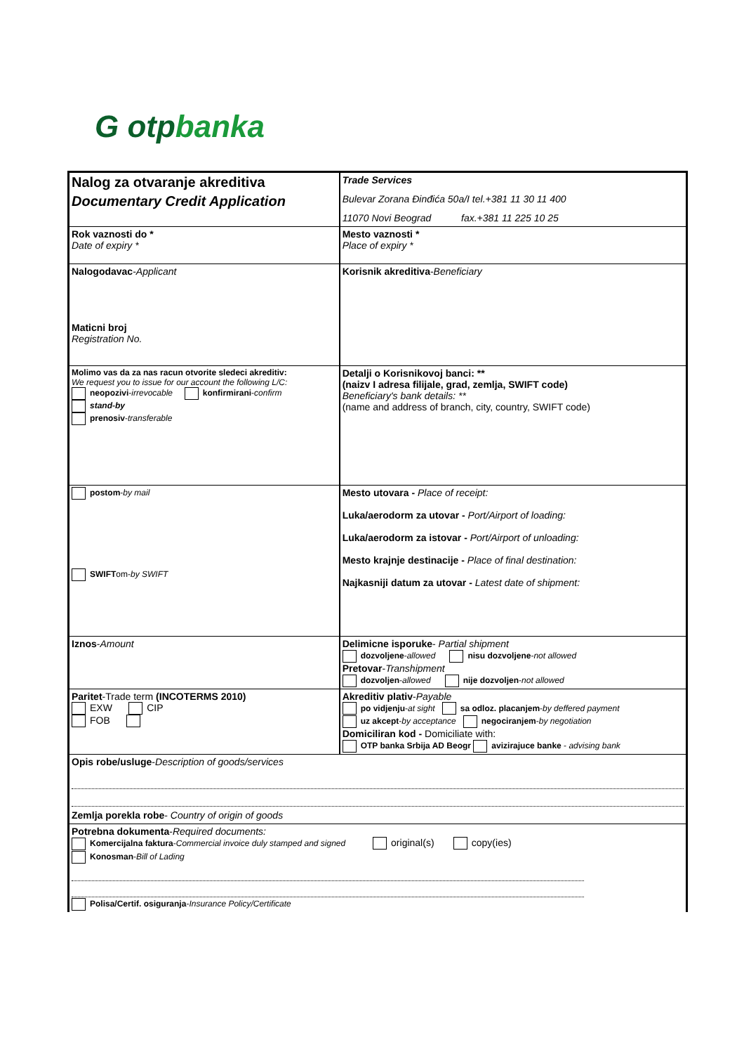G otpbanka
| Nalog za otvaranje akreditiva | Trade Services |
| Documentary Credit Application | Bulevar Zorana Đinđića 50a/I tel.+381 11 30 11 400 |
| | 11070 Novi Beograd fax.+381 11 225 10 25 |
| Rok vaznosti do * Date of expiry * | Mesto vaznosti * Place of expiry * |
| Nalogodavac - Applicant Maticni broj Registration No. | Korisnik akreditiva - Beneficiary |
| Molimo vas da za nas racun otvorite sledeci akreditiv: We request you to issue for our account the following L/C: neopozivi - irrevocable konfirmirani - confirm stand-by prenosiv - transferable | Detalji o Korisnikovoj banci: ** (naizv I adresa filijale, grad, zemlja, SWIFT code) Beneficiary's bank details: ** (name and address of branch, city, country, SWIFT code) |
| postom - by mail SWIFT om- by SWIFT | Mesto utovara - Place of receipt: Luka/aerodorm za utovar - Port/Airport of loading: Luka/aerodorm za istovar - Port/Airport of unloading: Mesto krajnje destinacije - Place of final destination: Najkasniji datum za utovar - Latest date of shipment: |
| Iznos - Amount | Delimicne isporuke - Partial shipment dozvoljene - allowed nisu dozvoljene - not allowed Pretovar - Transhipment dozvoljen - allowed nije dozvoljen - not allowed |
| Paritet -Trade term (INCOTERMS 2010) EXW CIP FOB | Akreditiv plativ - Payable po vidjenju - at sight sa odloz. placanjem - by deffered payment uz akcept - by acceptance negociranjem - by negotiation Domiciliran kod - Domiciliate with: OTP banka Srbija AD Beogr avizirajuce banke - advising bank |
| Opis robe/usluge - Description of goods/services | |
| Zemlja porekla robe - Country of origin of goods | |
| Potrebna dokumenta - Required documents: Komercijalna faktura - Commercial invoice duly stamped and signed original(s) copy(ies) Konosman - Bill of Lading Polisa/Certif. osiguranja - Insurance Policy/Certificate | |